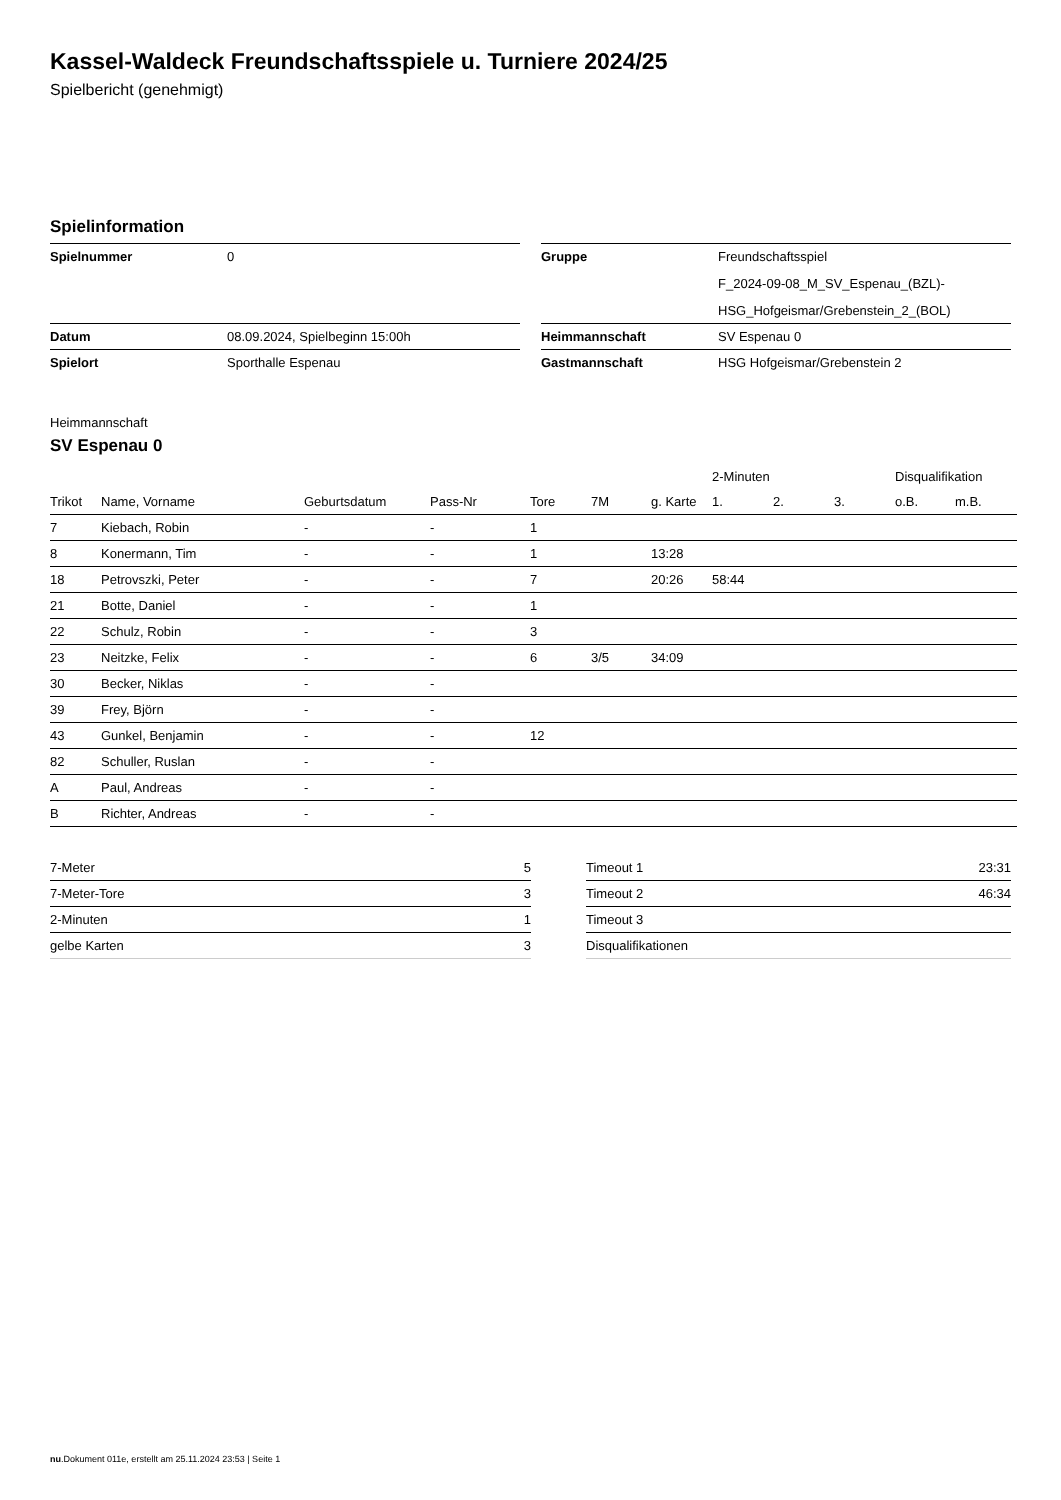Kassel-Waldeck Freundschaftsspiele u. Turniere 2024/25
Spielbericht (genehmigt)
Spielinformation
| Spielnummer | 0 |
| Datum | 08.09.2024, Spielbeginn 15:00h |
| Spielort | Sporthalle Espenau |
| Gruppe | Freundschaftsspiel |
| | F_2024-09-08_M_SV_Espenau_(BZL)- |
| | HSG_Hofgeismar/Grebenstein_2_(BOL) |
| Heimmannschaft | SV Espenau 0 |
| Gastmannschaft | HSG Hofgeismar/Grebenstein 2 |
Heimmannschaft
SV Espenau 0
| | | | | | | | 2-Minuten | | | Disqualifikation | |
| --- | --- | --- | --- | --- | --- | --- | --- | --- | --- | --- | --- |
| Trikot | Name, Vorname | Geburtsdatum | Pass-Nr | Tore | 7M | g. Karte | 1. | 2. | 3. | o.B. | m.B. |
| 7 | Kiebach, Robin | - | - | 1 | | | | | | | |
| 8 | Konermann, Tim | - | - | 1 | | 13:28 | | | | | |
| 18 | Petrovszki, Peter | - | - | 7 | | 20:26 | 58:44 | | | | |
| 21 | Botte, Daniel | - | - | 1 | | | | | | | |
| 22 | Schulz, Robin | - | - | 3 | | | | | | | |
| 23 | Neitzke, Felix | - | - | 6 | 3/5 | 34:09 | | | | | |
| 30 | Becker, Niklas | - | - | | | | | | | | |
| 39 | Frey, Björn | - | - | | | | | | | | |
| 43 | Gunkel, Benjamin | - | - | 12 | | | | | | | |
| 82 | Schuller, Ruslan | - | - | | | | | | | | |
| A | Paul, Andreas | - | - | | | | | | | | |
| B | Richter, Andreas | - | - | | | | | | | | |
| 7-Meter | 5 |
| 7-Meter-Tore | 3 |
| 2-Minuten | 1 |
| gelbe Karten | 3 |
| Timeout 1 | 23:31 |
| Timeout 2 | 46:34 |
| Timeout 3 | |
| Disqualifikationen | |
nu.Dokument 011e, erstellt am 25.11.2024 23:53 | Seite 1